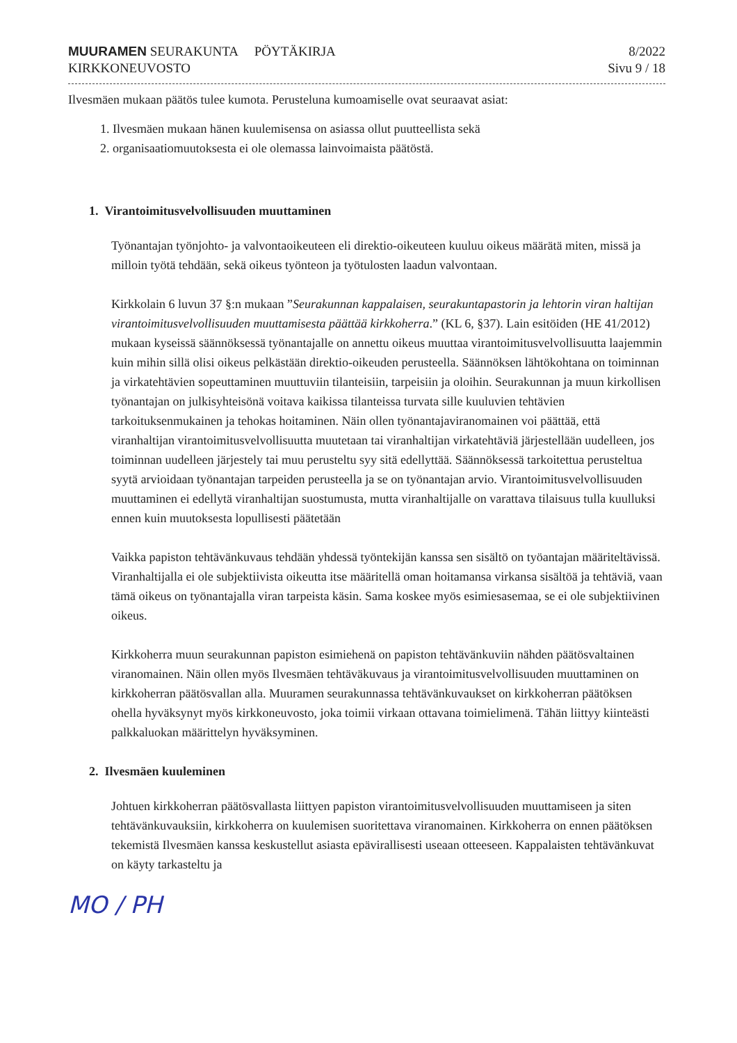MUURAMEN SEURAKUNTA PÖYTÄKIRJA
KIRKKONEUVOSTO
8/2022
Sivu 9 / 18
Ilvesmäen mukaan päätös tulee kumota. Perusteluna kumoamiselle ovat seuraavat asiat:
1. Ilvesmäen mukaan hänen kuulemisensa on asiassa ollut puutteellista sekä
2. organisaatiomuutoksesta ei ole olemassa lainvoimaista päätöstä.
1. Virantoimitusvelvollisuuden muuttaminen
Työnantajan työnjohto- ja valvontaoikeuteen eli direktio-oikeuteen kuuluu oikeus määrätä miten, missä ja milloin työtä tehdään, sekä oikeus työnteon ja työtulosten laadun valvontaan.
Kirkkolain 6 luvun 37 §:n mukaan ”Seurakunnan kappalaisen, seurakuntapastorin ja lehtorin viran haltijan virantoimitusvelvollisuuden muuttamisesta päättää kirkkoherra.” (KL 6, §37). Lain esitöiden (HE 41/2012) mukaan kyseissä säännöksessä työnantajalle on annettu oikeus muuttaa virantoimitusvelvollisuutta laajemmin kuin mihin sillä olisi oikeus pelkästään direktio-oikeuden perusteella. Säännöksen lähtökohtana on toiminnan ja virkatehtävien sopeuttaminen muuttuviin tilanteisiin, tarpeisiin ja oloihin. Seurakunnan ja muun kirkollisen työnantajan on julkisyhteisönä voitava kaikissa tilanteissa turvata sille kuuluvien tehtävien tarkoituksenmukainen ja tehokas hoitaminen. Näin ollen työnantajaviranomainen voi päättää, että viranhaltijan virantoimitusvelvollisuutta muutetaan tai viranhaltijan virkatehtäviä järjestellään uudelleen, jos toiminnan uudelleen järjestely tai muu perusteltu syy sitä edellyttää. Säännöksessä tarkoitettua perusteltua syytä arvioidaan työnantajan tarpeiden perusteella ja se on työnantajan arvio. Virantoimitusvelvollisuuden muuttaminen ei edellytä viranhaltijan suostumusta, mutta viranhaltijalle on varattava tilaisuus tulla kuulluksi ennen kuin muutoksesta lopullisesti päätetään
Vaikka papiston tehtävänkuvaus tehdään yhdessä työntekijän kanssa sen sisältö on työantajan määriteltävissä. Viranhaltijalla ei ole subjektiivista oikeutta itse määritellä oman hoitamansa virkansa sisältöä ja tehtäviä, vaan tämä oikeus on työnantajalla viran tarpeista käsin. Sama koskee myös esimiesasemaa, se ei ole subjektiivinen oikeus.
Kirkkoherra muun seurakunnan papiston esimiehenä on papiston tehtävänkuviin nähden päätösvaltainen viranomainen. Näin ollen myös Ilvesmäen tehtäväkuvaus ja virantoimitusvelvollisuuden muuttaminen on kirkkoherran päätösvallan alla. Muuramen seurakunnassa tehtävänkuvaukset on kirkkoherran päätöksen ohella hyväksynyt myös kirkkoneuvosto, joka toimii virkaan ottavana toimielimenä. Tähän liittyy kiinteästi palkkaluokan määrittelyn hyväksyminen.
2. Ilvesmäen kuuleminen
Johtuen kirkkoherran päätösvallasta liittyen papiston virantoimitusvelvollisuuden muuttamiseen ja siten tehtävänkuvauksiin, kirkkoherra on kuulemisen suoritettava viranomainen. Kirkkoherra on ennen päätöksen tekemistä Ilvesmäen kanssa keskustellut asiasta epävirallisesti useaan otteeseen. Kappalaisten tehtävänkuvat on käyty tarkasteltu ja
MO / PH